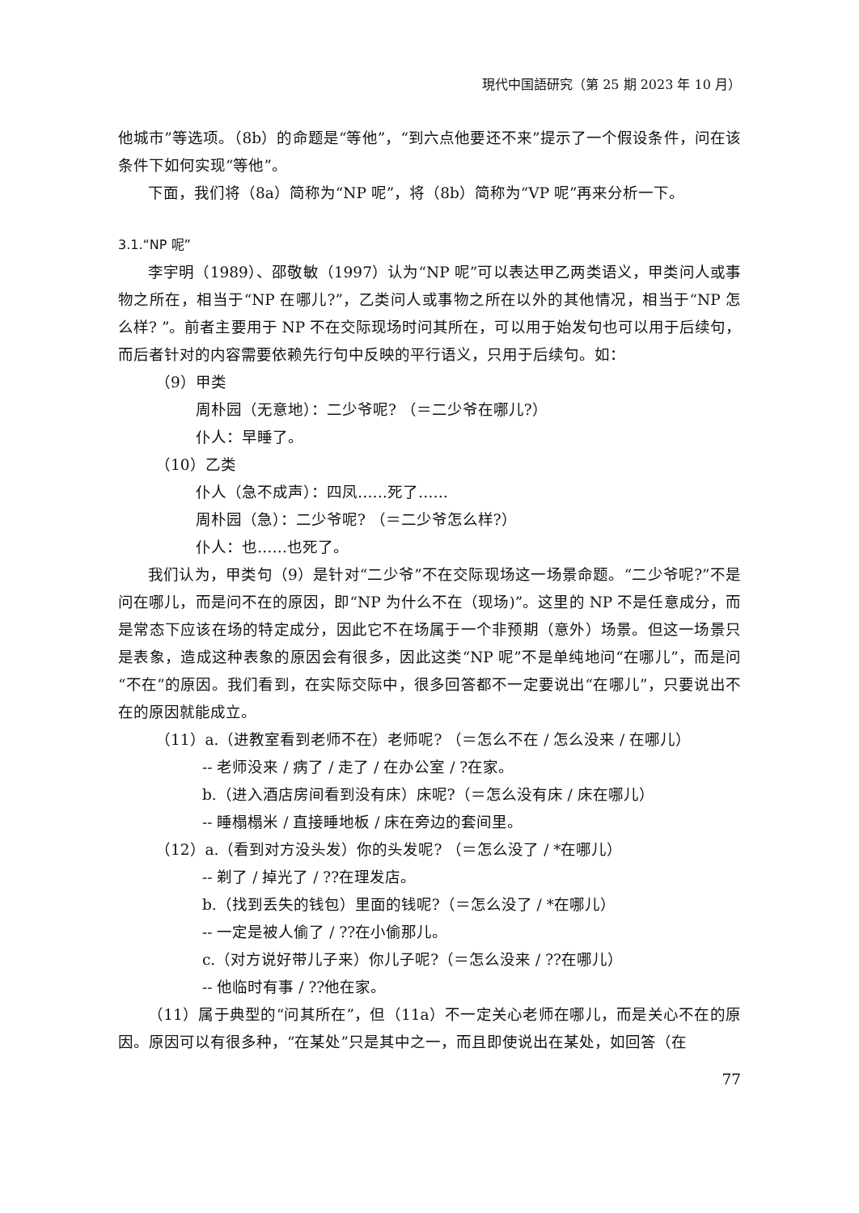現代中国語研究（第 25 期 2023 年 10 月）
他城市”等选项。（8b）的命题是“等他”，“到六点他要还不来”提示了一个假设条件，问在该条件下如何实现“等他”。
下面，我们将（8a）简称为“NP 呢”，将（8b）简称为“VP 呢”再来分析一下。
3.1.“NP 呢”
李宇明（1989）、邵敬敏（1997）认为“NP 呢”可以表达甲乙两类语义，甲类问人或事物之所在，相当于“NP 在哪儿?”，乙类问人或事物之所在以外的其他情况，相当于“NP 怎么样? ”。前者主要用于 NP 不在交际现场时问其所在，可以用于始发句也可以用于后续句，而后者针对的内容需要依赖先行句中反映的平行语义，只用于后续句。如：
（9）甲类
周朴园（无意地）：二少爷呢? （＝二少爷在哪儿?）
仆人：早睡了。
（10）乙类
仆人（急不成声）：四凤……死了……
周朴园（急）：二少爷呢? （＝二少爷怎么样?）
仆人：也……也死了。
我们认为，甲类句（9）是针对“二少爷”不在交际现场这一场景命题。“二少爷呢?”不是问在哪儿，而是问不在的原因，即“NP 为什么不在（现场)”。这里的 NP 不是任意成分，而是常态下应该在场的特定成分，因此它不在场属于一个非预期（意外）场景。但这一场景只是表象，造成这种表象的原因会有很多，因此这类“NP 呢”不是单纯地问“在哪儿”，而是问“不在”的原因。我们看到，在实际交际中，很多回答都不一定要说出“在哪儿”，只要说出不在的原因就能成立。
（11）a.（进教室看到老师不在）老师呢? （＝怎么不在 / 怎么没来 / 在哪儿）
-- 老师没来 / 病了 / 走了 / 在办公室 / ?在家。
b.（进入酒店房间看到没有床）床呢?（＝怎么没有床 / 床在哪儿）
-- 睡榻榻米 / 直接睡地板 / 床在旁边的套间里。
（12）a.（看到对方没头发）你的头发呢? （＝怎么没了 / *在哪儿）
-- 剃了 / 掉光了 / ??在理发店。
b.（找到丢失的钱包）里面的钱呢?（＝怎么没了 / *在哪儿）
-- 一定是被人偷了 / ??在小偷那儿。
c.（对方说好带儿子来）你儿子呢?（＝怎么没来 / ??在哪儿）
-- 他临时有事 / ??他在家。
（11）属于典型的“问其所在”，但（11a）不一定关心老师在哪儿，而是关心不在的原因。原因可以有很多种，“在某处”只是其中之一，而且即使说出在某处，如回答（在
77